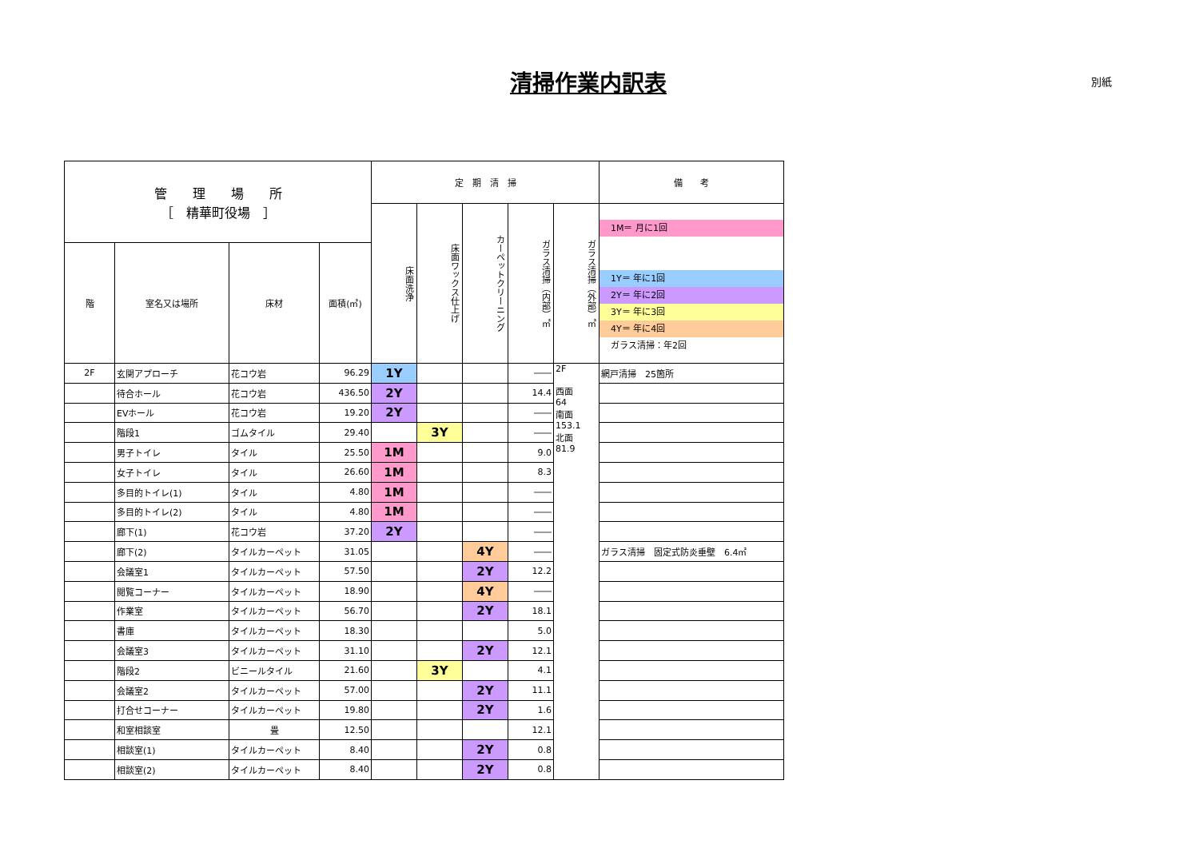清掃作業内訳表 別紙
| 管 理 場 所 ［ 精華町役場 ］ | | | | 定 期 清 掃 | | | | | 備 考 |
| --- | --- | --- | --- | --- | --- | --- | --- | --- | --- |
| | | | | 床面洗浄 | 床面ワックス仕上げ | カーペットクリーニング | ガラス清掃（内部）㎡ | ガラス清掃（外部）㎡ | 1M＝ 月に1回 1Y＝ 年に1回 2Y＝ 年に2回 3Y＝ 年に3回 4Y＝ 年に4回 ガラス清掃：年2回 |
| 階 | 室名又は場所 | 床材 | 面積(㎡) | | | | | | |
| 2F | 玄関アプローチ | 花コウ岩 | 96.29 | 1Y | | | ―― | 2F 西面 64 南面 153.1 北面 81.9 | 網戸清掃 25箇所 |
| | 待合ホール | 花コウ岩 | 436.50 | 2Y | | | 14.4 | | |
| | EVホール | 花コウ岩 | 19.20 | 2Y | | | ―― | | |
| | 階段1 | ゴムタイル | 29.40 | | 3Y | | ―― | | |
| | 男子トイレ | タイル | 25.50 | 1M | | | 9.0 | | |
| | 女子トイレ | タイル | 26.60 | 1M | | | 8.3 | | |
| | 多目的トイレ(1) | タイル | 4.80 | 1M | | | ―― | | |
| | 多目的トイレ(2) | タイル | 4.80 | 1M | | | ―― | | |
| | 廊下(1) | 花コウ岩 | 37.20 | 2Y | | | ―― | | |
| | 廊下(2) | タイルカーペット | 31.05 | | | 4Y | ―― | | ガラス清掃 固定式防炎垂壁 6.4㎡ |
| | 会議室1 | タイルカーペット | 57.50 | | | 2Y | 12.2 | | |
| | 閲覧コーナー | タイルカーペット | 18.90 | | | 4Y | ―― | | |
| | 作業室 | タイルカーペット | 56.70 | | | 2Y | 18.1 | | |
| | 書庫 | タイルカーペット | 18.30 | | | | 5.0 | | |
| | 会議室3 | タイルカーペット | 31.10 | | | 2Y | 12.1 | | |
| | 階段2 | ビニールタイル | 21.60 | | 3Y | | 4.1 | | |
| | 会議室2 | タイルカーペット | 57.00 | | | 2Y | 11.1 | | |
| | 打合せコーナー | タイルカーペット | 19.80 | | | 2Y | 1.6 | | |
| | 和室相談室 | 畳 | 12.50 | | | | 12.1 | | |
| | 相談室(1) | タイルカーペット | 8.40 | | | 2Y | 0.8 | | |
| | 相談室(2) | タイルカーペット | 8.40 | | | 2Y | 0.8 | | |